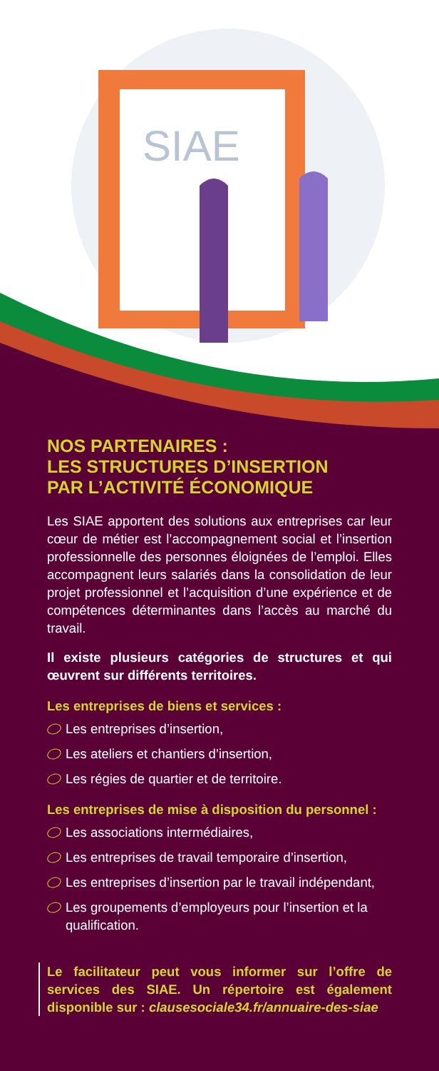SIAE
NOS PARTENAIRES :
LES STRUCTURES D’INSERTION
PAR L’ACTIVITÉ ÉCONOMIQUE
Les SIAE apportent des solutions aux entreprises car leur cœur de métier est l’accompagnement social et l’insertion professionnelle des personnes éloignées de l’emploi. Elles accompagnent leurs salariés dans la consolidation de leur projet professionnel et l’acquisition d’une expérience et de compétences déterminantes dans l’accès au marché du travail.
Il existe plusieurs catégories de structures et qui œuvrent sur différents territoires.
Les entreprises de biens et services :
Les entreprises d’insertion,
Les ateliers et chantiers d’insertion,
Les régies de quartier et de territoire.
Les entreprises de mise à disposition du personnel :
Les associations intermédiaires,
Les entreprises de travail temporaire d’insertion,
Les entreprises d’insertion par le travail indépendant,
Les groupements d’employeurs pour l’insertion et la qualification.
Le facilitateur peut vous informer sur l’offre de services des SIAE. Un répertoire est également disponible sur : clausesociale34.fr/annuaire-des-siae